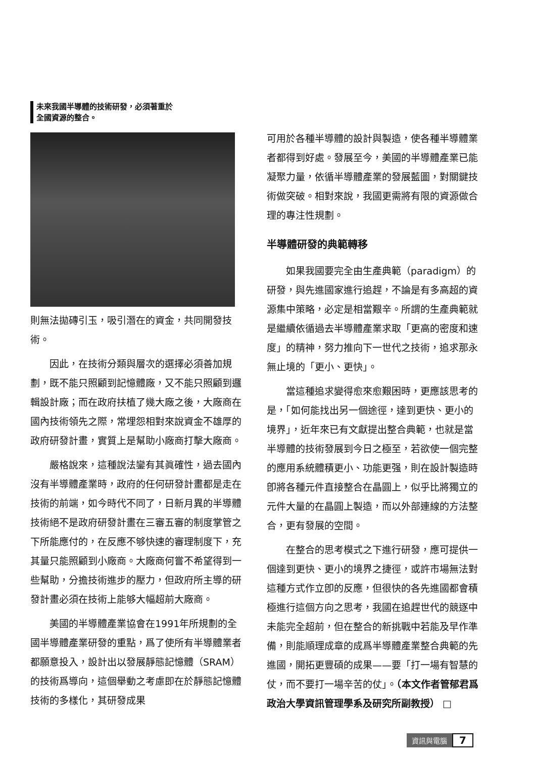未來我國半導體的技術研發，必須著重於
全國資源的整合。
則無法拋磚引玉，吸引潛在的資金，共同開發技術。
因此，在技術分類與層次的選擇必須善加規劃，既不能只照顧到記憶體廠，又不能只照顧到邏輯設計廠；而在政府扶植了幾大廠之後，大廠商在國內技術領先之際，常埋怨相對來說資金不雄厚的政府研發計畫，實質上是幫助小廠商打擊大廠商。
嚴格說來，這種說法鑾有其眞確性，過去國內沒有半導體產業時，政府的任何研發計畫都是走在技術的前端，如今時代不同了，日新月異的半導體技術絕不是政府研發計畫在三審五審的制度掌管之下所能應付的，在反應不够快速的審理制度下，充其量只能照顧到小廠商。大廠商何嘗不希望得到一些幫助，分擔技術進步的壓力，但政府所主導的研發計畫必須在技術上能够大幅超前大廠商。
美國的半導體產業協會在1991年所規劃的全國半導體產業研發的重點，爲了使所有半導體業者都願意投入，設計出以發展靜態記憶體（SRAM）的技術爲導向，這個舉動之考慮即在於靜態記憶體技術的多樣化，其研發成果
可用於各種半導體的設計與製造，使各種半導體業者都得到好處。發展至今，美國的半導體產業已能凝聚力量，依循半導體產業的發展藍圖，對關鍵技術做突破。相對來說，我國更需將有限的資源做合理的專注性規劃。
半導體研發的典範轉移
如果我國要完全由生產典範（paradigm）的研發，與先進國家進行追趕，不論是有多高超的資源集中策略，必定是相當艱辛。所謂的生產典範就是繼續依循過去半導體產業求取「更高的密度和速度」的精神，努力推向下一世代之技術，追求那永無止境的「更小、更快」。
當這種追求變得愈來愈艱困時，更應該思考的是，「如何能找出另一個途徑，達到更快、更小的境界」，近年來已有文獻提出整合典範，也就是當半導體的技術發展到今日之極至，若欲使一個完整的應用系統體積更小、功能更强，則在設計製造時卽將各種元件直接整合在晶圓上，似乎比將獨立的元件大量的在晶圓上製造，而以外部連線的方法整合，更有發展的空間。
在整合的思考模式之下進行研發，應可提供一個達到更快、更小的境界之捷徑，或許市場無法對這種方式作立卽的反應，但很快的各先進國都會積極進行這個方向之思考，我國在追趕世代的競逐中未能完全超前，但在整合的新挑戰中若能及早作準備，則能順理成章的成爲半導體產業整合典範的先進國，開拓更豐碩的成果——要「打一場有智慧的仗，而不要打一場辛苦的仗」。（本文作者管郁君爲政治大學資訊管理學系及研究所副教授） □
資訊與電腦 7